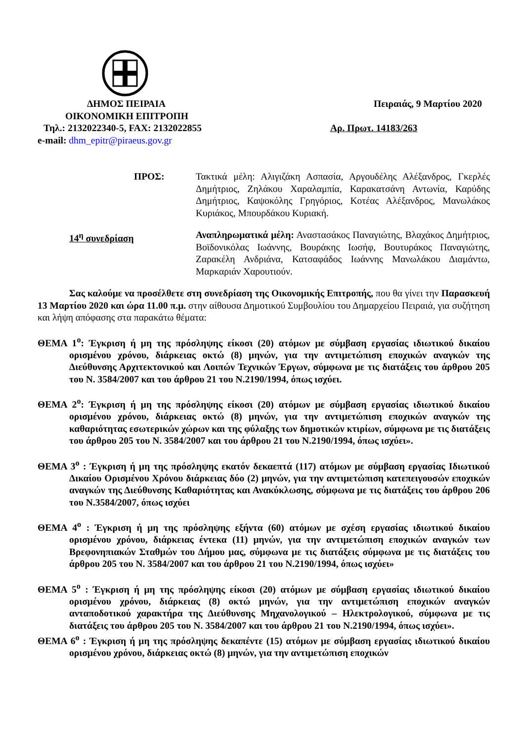ΔΗΜΟΣ ΠΕΙΡΑΙΑ Πειραιάς, 9 Μαρτίου 2020
ΟΙΚΟΝΟΜΙΚΗ ΕΠΙΤΡΟΠΗ
Τηλ.: 2132022340-5, FAX: 2132022855 Αρ. Πρωτ. 14183/263
e-mail: dhm_epitr@piraeus.gov.gr
ΠΡΟΣ: Τακτικά μέλη: Αλιγιζάκη Ασπασία, Αργουδέλης Αλέξανδρος, Γκερλές Δημήτριος, Ζηλάκου Χαραλαμπία, Καρακατσάνη Αντωνία, Καρύδης Δημήτριος, Καψοκόλης Γρηγόριος, Κοτέας Αλέξανδρος, Μανωλάκος Κυριάκος, Μπουρδάκου Κυριακή.
14<sup>η</sup> συνεδρίαση Αναπληρωματικά μέλη: Αναστασάκος Παναγιώτης, Βλαχάκος Δημήτριος, Βοϊδονικόλας Ιωάννης, Βουράκης Ιωσήφ, Βουτυράκος Παναγιώτης, Ζαρακέλη Ανδριάνα, Κατσαφάδος Ιωάννης Μανωλάκου Διαμάντω, Μαρκαριάν Χαρουτιούν.
Σας καλούμε να προσέλθετε στη συνεδρίαση της Οικονομικής Επιτροπής, που θα γίνει την Παρασκευή 13 Μαρτίου 2020 και ώρα 11.00 π.μ. στην αίθουσα Δημοτικού Συμβουλίου του Δημαρχείου Πειραιά, για συζήτηση και λήψη απόφασης στα παρακάτω θέματα:
ΘΕΜΑ 1<sup>ο</sup>: Έγκριση ή μη της πρόσληψης είκοσι (20) ατόμων με σύμβαση εργασίας ιδιωτικού δικαίου ορισμένου χρόνου, διάρκειας οκτώ (8) μηνών, για την αντιμετώπιση εποχικών αναγκών της Διεύθυνσης Αρχιτεκτονικού και Λοιπών Τεχνικών Έργων, σύμφωνα με τις διατάξεις του άρθρου 205 του Ν. 3584/2007 και του άρθρου 21 του Ν.2190/1994, όπως ισχύει.
ΘΕΜΑ 2<sup>ο</sup>: Έγκριση ή μη της πρόσληψης είκοσι (20) ατόμων με σύμβαση εργασίας ιδιωτικού δικαίου ορισμένου χρόνου, διάρκειας οκτώ (8) μηνών, για την αντιμετώπιση εποχικών αναγκών της καθαριότητας εσωτερικών χώρων και της φύλαξης των δημοτικών κτιρίων, σύμφωνα με τις διατάξεις του άρθρου 205 του Ν. 3584/2007 και του άρθρου 21 του Ν.2190/1994, όπως ισχύει».
ΘΕΜΑ 3<sup>ο</sup> : Έγκριση ή μη της πρόσληψης εκατόν δεκαεπτά (117) ατόμων με σύμβαση εργασίας Ιδιωτικού Δικαίου Ορισμένου Χρόνου διάρκειας δύο (2) μηνών, για την αντιμετώπιση κατεπειγουσών εποχικών αναγκών της Διεύθυνσης Καθαριότητας και Ανακύκλωσης, σύμφωνα με τις διατάξεις του άρθρου 206 του Ν.3584/2007, όπως ισχύει
ΘΕΜΑ 4<sup>ο</sup> : Έγκριση ή μη της πρόσληψης εξήντα (60) ατόμων με σχέση εργασίας ιδιωτικού δικαίου ορισμένου χρόνου, διάρκειας έντεκα (11) μηνών, για την αντιμετώπιση εποχικών αναγκών των Βρεφονηπιακών Σταθμών του Δήμου μας, σύμφωνα με τις διατάξεις σύμφωνα με τις διατάξεις του άρθρου 205 του Ν. 3584/2007 και του άρθρου 21 του Ν.2190/1994, όπως ισχύει»
ΘΕΜΑ 5<sup>ο</sup> : Έγκριση ή μη της πρόσληψης είκοσι (20) ατόμων με σύμβαση εργασίας ιδιωτικού δικαίου ορισμένου χρόνου, διάρκειας (8) οκτώ μηνών, για την αντιμετώπιση εποχικών αναγκών ανταποδοτικού χαρακτήρα της Διεύθυνσης Μηχανολογικού – Ηλεκτρολογικού, σύμφωνα με τις διατάξεις του άρθρου 205 του Ν. 3584/2007 και του άρθρου 21 του Ν.2190/1994, όπως ισχύει».
ΘΕΜΑ 6<sup>ο</sup> : Έγκριση ή μη της πρόσληψης δεκαπέντε (15) ατόμων με σύμβαση εργασίας ιδιωτικού δικαίου ορισμένου χρόνου, διάρκειας οκτώ (8) μηνών, για την αντιμετώπιση εποχικών